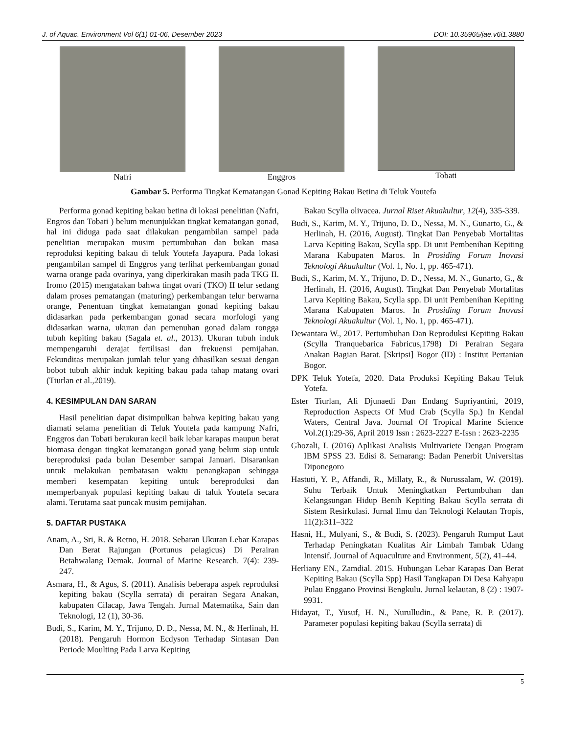J. of Aquac. Environment Vol 6(1) 01-06, Desember 2023 DOI: 10.35965/jae.v6i1.3880
Nafri Enggros Tobati
Gambar 5. Performa Tingkat Kematangan Gonad Kepiting Bakau Betina di Teluk Youtefa
Performa gonad kepiting bakau betina di lokasi penelitian (Nafri, Engros dan Tobati ) belum menunjukkan tingkat kematangan gonad, hal ini diduga pada saat dilakukan pengambilan sampel pada penelitian merupakan musim pertumbuhan dan bukan masa reproduksi kepiting bakau di teluk Youtefa Jayapura. Pada lokasi pengambilan sampel di Enggros yang terlihat perkembangan gonad warna orange pada ovarinya, yang diperkirakan masih pada TKG II. Iromo (2015) mengatakan bahwa tingat ovari (TKO) II telur sedang dalam proses pematangan (maturing) perkembangan telur berwarna orange, Penentuan tingkat kematangan gonad kepiting bakau didasarkan pada perkembangan gonad secara morfologi yang didasarkan warna, ukuran dan pemenuhan gonad dalam rongga tubuh kepiting bakau (Sagala et. al., 2013). Ukuran tubuh induk mempengaruhi derajat fertilisasi dan frekuensi pemijahan. Fekunditas merupakan jumlah telur yang dihasilkan sesuai dengan bobot tubuh akhir induk kepiting bakau pada tahap matang ovari (Tiurlan et al.,2019).
4. KESIMPULAN DAN SARAN
Hasil penelitian dapat disimpulkan bahwa kepiting bakau yang diamati selama penelitian di Teluk Youtefa pada kampung Nafri, Enggros dan Tobati berukuran kecil baik lebar karapas maupun berat biomasa dengan tingkat kematangan gonad yang belum siap untuk bereproduksi pada bulan Desember sampai Januari. Disarankan untuk melakukan pembatasan waktu penangkapan sehingga memberi kesempatan kepiting untuk bereproduksi dan memperbanyak populasi kepiting bakau di taluk Youtefa secara alami. Terutama saat puncak musim pemijahan.
5. DAFTAR PUSTAKA
Anam, A., Sri, R. & Retno, H. 2018. Sebaran Ukuran Lebar Karapas Dan Berat Rajungan (Portunus pelagicus) Di Perairan Betahwalang Demak. Journal of Marine Research. 7(4): 239-247.
Asmara, H., & Agus, S. (2011). Analisis beberapa aspek reproduksi kepiting bakau (Scylla serrata) di perairan Segara Anakan, kabupaten Cilacap, Jawa Tengah. Jurnal Matematika, Sain dan Teknologi, 12 (1), 30-36.
Budi, S., Karim, M. Y., Trijuno, D. D., Nessa, M. N., & Herlinah, H. (2018). Pengaruh Hormon Ecdyson Terhadap Sintasan Dan Periode Moulting Pada Larva Kepiting
Bakau Scylla olivacea. Jurnal Riset Akuakultur, 12(4), 335-339.
Budi, S., Karim, M. Y., Trijuno, D. D., Nessa, M. N., Gunarto, G., & Herlinah, H. (2016, August). Tingkat Dan Penyebab Mortalitas Larva Kepiting Bakau, Scylla spp. Di unit Pembenihan Kepiting Marana Kabupaten Maros. In Prosiding Forum Inovasi Teknologi Akuakultur (Vol. 1, No. 1, pp. 465-471).
Budi, S., Karim, M. Y., Trijuno, D. D., Nessa, M. N., Gunarto, G., & Herlinah, H. (2016, August). Tingkat Dan Penyebab Mortalitas Larva Kepiting Bakau, Scylla spp. Di unit Pembenihan Kepiting Marana Kabupaten Maros. In Prosiding Forum Inovasi Teknologi Akuakultur (Vol. 1, No. 1, pp. 465-471).
Dewantara W., 2017. Pertumbuhan Dan Reproduksi Kepiting Bakau (Scylla Tranquebarica Fabricus,1798) Di Perairan Segara Anakan Bagian Barat. [Skripsi] Bogor (ID) : Institut Pertanian Bogor.
DPK Teluk Yotefa, 2020. Data Produksi Kepiting Bakau Teluk Yotefa.
Ester Tiurlan, Ali Djunaedi Dan Endang Supriyantini, 2019, Reproduction Aspects Of Mud Crab (Scylla Sp.) In Kendal Waters, Central Java. Journal Of Tropical Marine Science Vol.2(1):29-36, April 2019 Issn : 2623-2227 E-Issn : 2623-2235
Ghozali, I. (2016) Aplikasi Analisis Multivariete Dengan Program IBM SPSS 23. Edisi 8. Semarang: Badan Penerbit Universitas Diponegoro
Hastuti, Y. P., Affandi, R., Millaty, R., & Nurussalam, W. (2019). Suhu Terbaik Untuk Meningkatkan Pertumbuhan dan Kelangsungan Hidup Benih Kepiting Bakau Scylla serrata di Sistem Resirkulasi. Jurnal Ilmu dan Teknologi Kelautan Tropis, 11(2):311–322
Hasni, H., Mulyani, S., & Budi, S. (2023). Pengaruh Rumput Laut Terhadap Peningkatan Kualitas Air Limbah Tambak Udang Intensif. Journal of Aquaculture and Environment, 5(2), 41–44.
Herliany EN., Zamdial. 2015. Hubungan Lebar Karapas Dan Berat Kepiting Bakau (Scylla Spp) Hasil Tangkapan Di Desa Kahyapu Pulau Enggano Provinsi Bengkulu. Jurnal kelautan, 8 (2) : 1907-9931.
Hidayat, T., Yusuf, H. N., Nurulludin., & Pane, R. P. (2017). Parameter populasi kepiting bakau (Scylla serrata) di
5